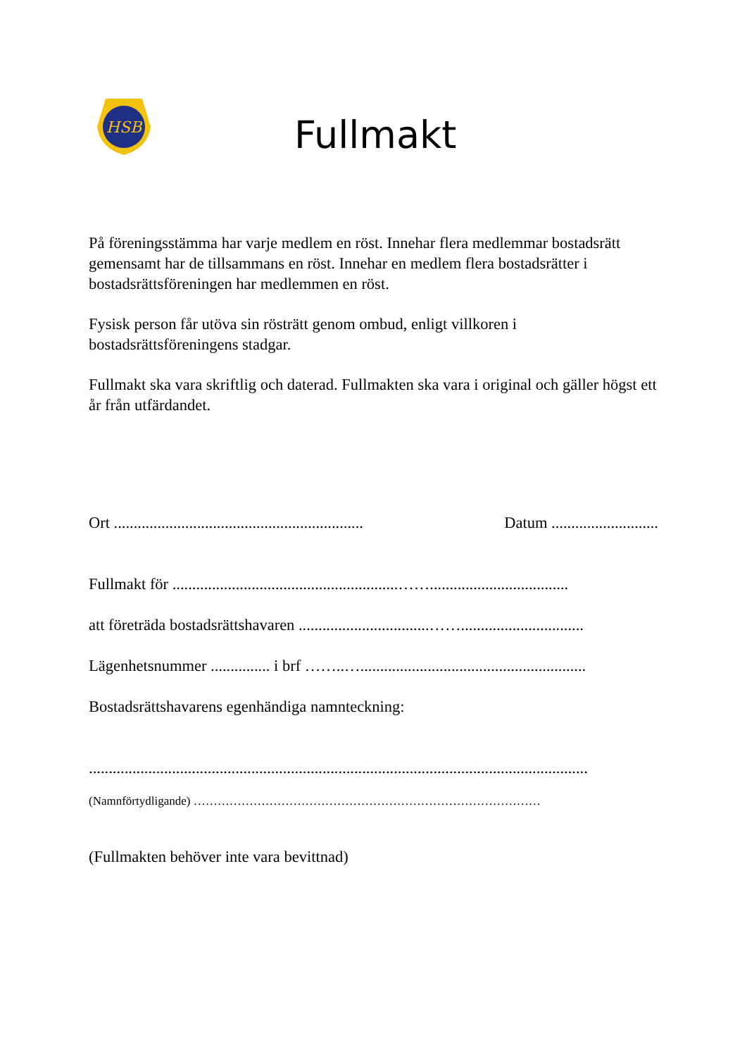HSB
Fullmakt
På föreningsstämma har varje medlem en röst. Innehar flera medlemmar bostadsrätt gemensamt har de tillsammans en röst. Innehar en medlem flera bostadsrätter i bostadsrättsföreningen har medlemmen en röst.
Fysisk person får utöva sin rösträtt genom ombud, enligt villkoren i bostadsrättsföreningens stadgar.
Fullmakt ska vara skriftlig och daterad. Fullmakten ska vara i original och gäller högst ett år från utfärdandet.
Ort ............................................................... Datum ...........................
Fullmakt för .........................................................……...................................
att företräda bostadsrättshavaren .................................……...............................
Lägenhetsnummer ............... i brf ……..….........................................................
Bostadsrättshavarens egenhändiga namnteckning:
..............................................................................................................................
(Namnförtydligande) ……………………………………………………………………………
(Fullmakten behöver inte vara bevittnad)